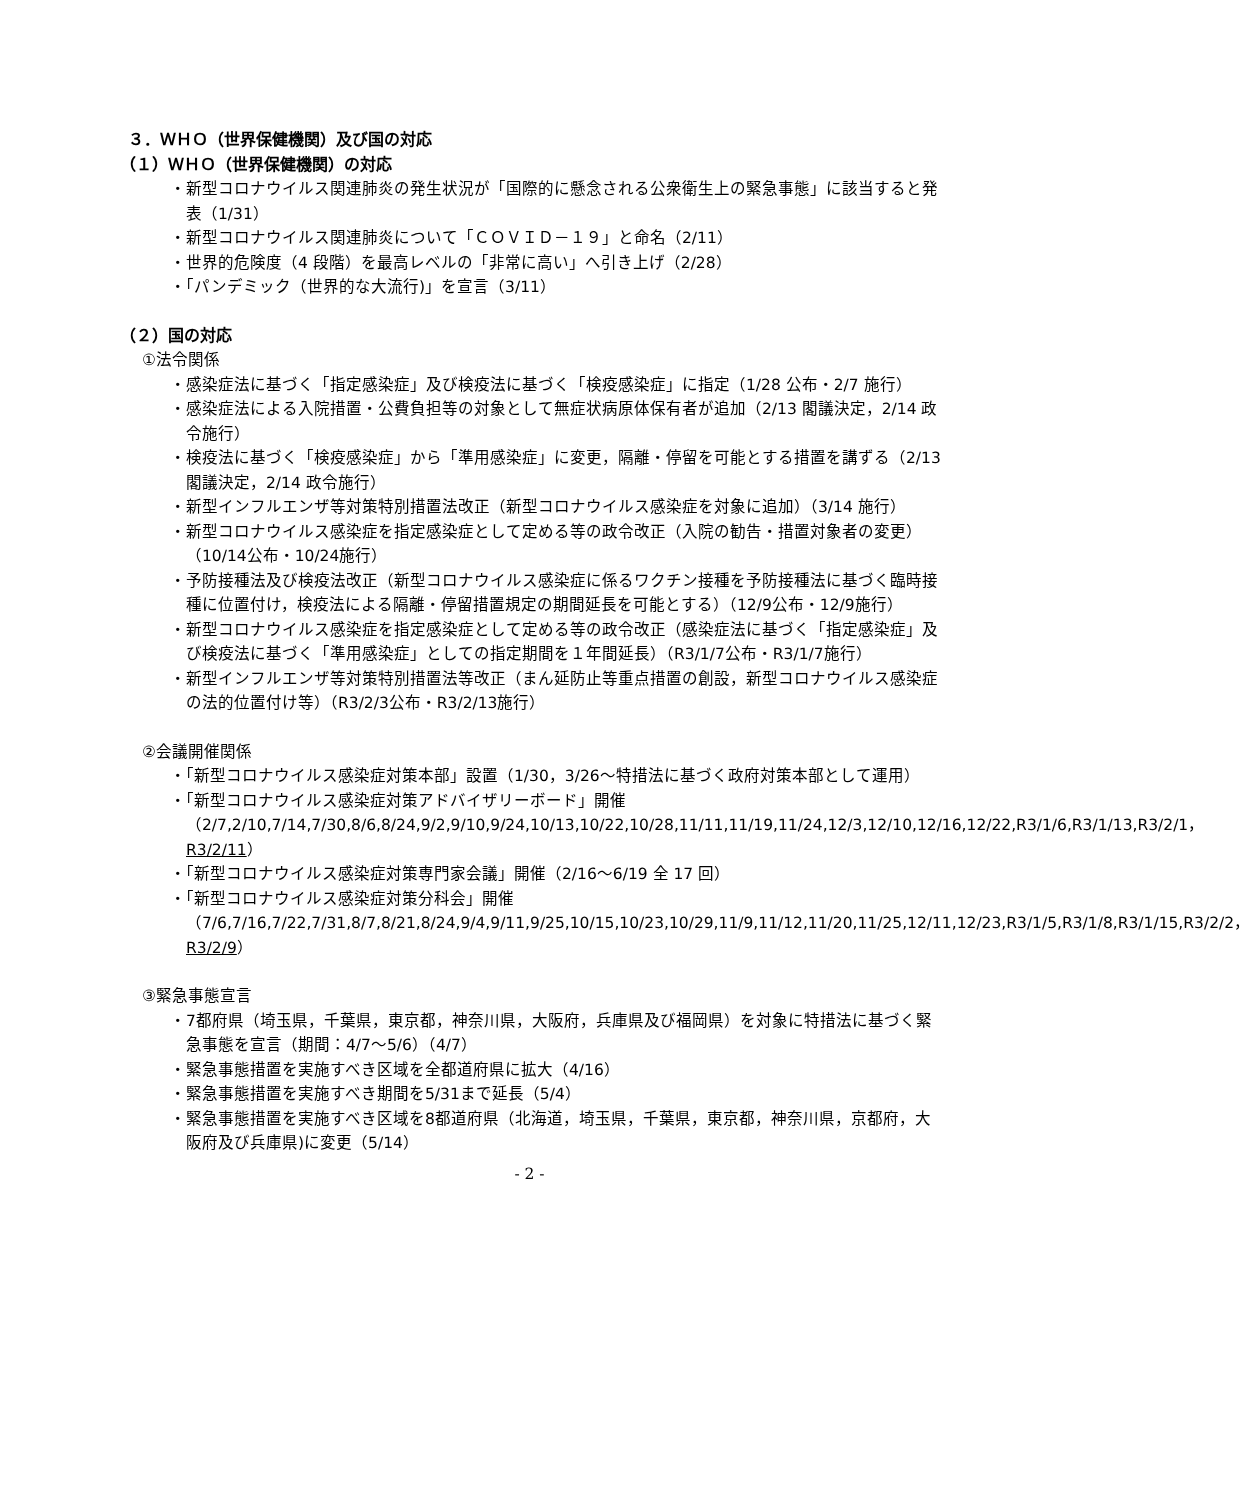３．ＷＨＯ（世界保健機関）及び国の対応
（１）ＷＨＯ（世界保健機関）の対応
・新型コロナウイルス関連肺炎の発生状況が「国際的に懸念される公衆衛生上の緊急事態」に該当すると発表（1/31）
・新型コロナウイルス関連肺炎について「ＣＯＶＩＤ－１９」と命名（2/11）
・世界的危険度（4 段階）を最高レベルの「非常に高い」へ引き上げ（2/28）
・「パンデミック（世界的な大流行)」を宣言（3/11）
（２）国の対応
①法令関係
・感染症法に基づく「指定感染症」及び検疫法に基づく「検疫感染症」に指定（1/28 公布・2/7 施行）
・感染症法による入院措置・公費負担等の対象として無症状病原体保有者が追加（2/13 閣議決定，2/14 政令施行）
・検疫法に基づく「検疫感染症」から「準用感染症」に変更，隔離・停留を可能とする措置を講ずる（2/13 閣議決定，2/14 政令施行）
・新型インフルエンザ等対策特別措置法改正（新型コロナウイルス感染症を対象に追加）（3/14 施行）
・新型コロナウイルス感染症を指定感染症として定める等の政令改正（入院の勧告・措置対象者の変更）（10/14公布・10/24施行）
・予防接種法及び検疫法改正（新型コロナウイルス感染症に係るワクチン接種を予防接種法に基づく臨時接種に位置付け，検疫法による隔離・停留措置規定の期間延長を可能とする）（12/9公布・12/9施行）
・新型コロナウイルス感染症を指定感染症として定める等の政令改正（感染症法に基づく「指定感染症」及び検疫法に基づく「準用感染症」としての指定期間を１年間延長）（R3/1/7公布・R3/1/7施行）
・新型インフルエンザ等対策特別措置法等改正（まん延防止等重点措置の創設，新型コロナウイルス感染症の法的位置付け等）（R3/2/3公布・R3/2/13施行）
②会議開催関係
・「新型コロナウイルス感染症対策本部」設置（1/30，3/26～特措法に基づく政府対策本部として運用）
・「新型コロナウイルス感染症対策アドバイザリーボード」開催（2/7,2/10,7/14,7/30,8/6,8/24,9/2,9/10,9/24,10/13,10/22,10/28,11/11,11/19,11/24,12/3,12/10,12/16,12/22,R3/1/6,R3/1/13,R3/2/1，R3/2/11）
・「新型コロナウイルス感染症対策専門家会議」開催（2/16～6/19 全 17 回）
・「新型コロナウイルス感染症対策分科会」開催（7/6,7/16,7/22,7/31,8/7,8/21,8/24,9/4,9/11,9/25,10/15,10/23,10/29,11/9,11/12,11/20,11/25,12/11,12/23,R3/1/5,R3/1/8,R3/1/15,R3/2/2，R3/2/9）
③緊急事態宣言
・7都府県（埼玉県，千葉県，東京都，神奈川県，大阪府，兵庫県及び福岡県）を対象に特措法に基づく緊急事態を宣言（期間：4/7～5/6）（4/7）
・緊急事態措置を実施すべき区域を全都道府県に拡大（4/16）
・緊急事態措置を実施すべき期間を5/31まで延長（5/4）
・緊急事態措置を実施すべき区域を8都道府県（北海道，埼玉県，千葉県，東京都，神奈川県，京都府，大阪府及び兵庫県)に変更（5/14）
- 2 -